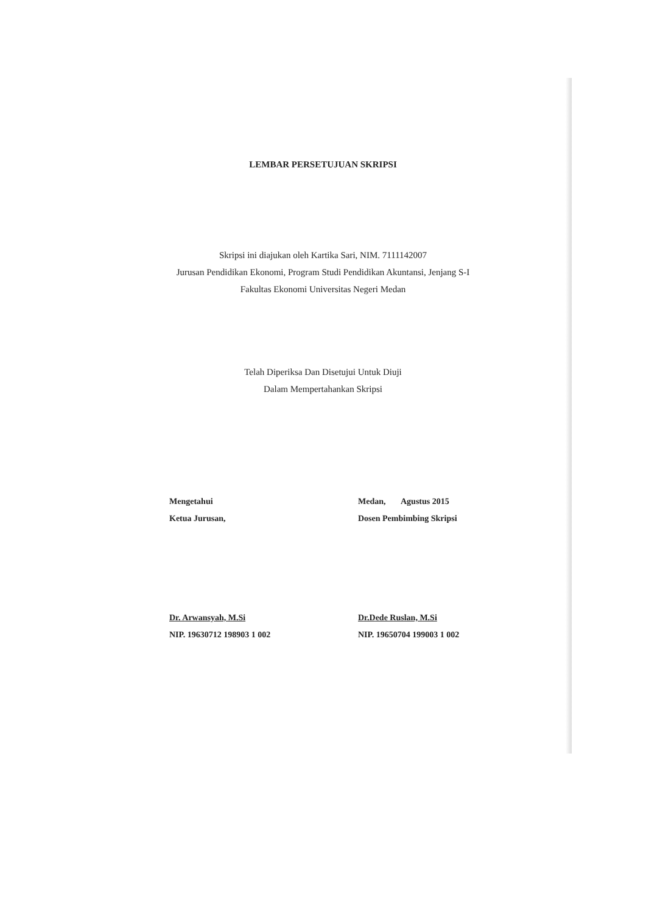LEMBAR PERSETUJUAN SKRIPSI
Skripsi ini diajukan oleh Kartika Sari, NIM. 7111142007
Jurusan Pendidikan Ekonomi, Program Studi Pendidikan Akuntansi, Jenjang S-I
Fakultas Ekonomi Universitas Negeri Medan
Telah Diperiksa Dan Disetujui Untuk Diuji
Dalam Mempertahankan Skripsi
Mengetahui
Ketua Jurusan,
Dr. Arwansyah, M.Si
NIP. 19630712 198903 1 002
Medan, Agustus 2015
Dosen Pembimbing Skripsi
Dr.Dede Ruslan, M.Si
NIP. 19650704 199003 1 002